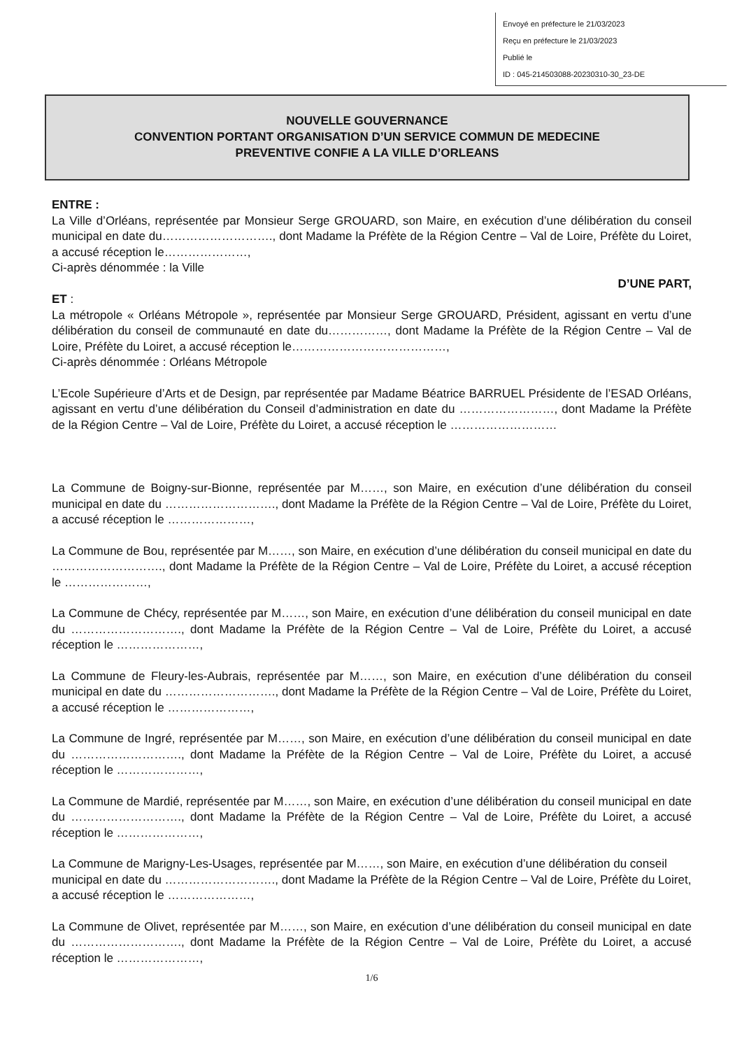Envoyé en préfecture le 21/03/2023
Reçu en préfecture le 21/03/2023
Publié le
ID : 045-214503088-20230310-30_23-DE
NOUVELLE GOUVERNANCE
CONVENTION PORTANT ORGANISATION D’UN SERVICE COMMUN DE MEDECINE
PREVENTIVE CONFIE A LA VILLE D’ORLEANS
ENTRE :
La Ville d’Orléans, représentée par Monsieur Serge GROUARD, son Maire, en exécution d’une délibération du conseil municipal en date du………………………., dont Madame la Préfète de la Région Centre – Val de Loire, Préfète du Loiret, a accusé réception le…………………,
Ci-après dénommée : la Ville
D’UNE PART,
ET :
La métropole « Orléans Métropole », représentée par Monsieur Serge GROUARD, Président, agissant en vertu d’une délibération du conseil de communauté en date du……………, dont Madame la Préfète de la Région Centre – Val de Loire, Préfète du Loiret, a accusé réception le…………………………………,
Ci-après dénommée : Orléans Métropole
L’Ecole Supérieure d’Arts et de Design, par représentée par Madame Béatrice BARRUEL Présidente de l’ESAD Orléans, agissant en vertu d’une délibération du Conseil d’administration en date du ……………………, dont Madame la Préfète de la Région Centre – Val de Loire, Préfète du Loiret, a accusé réception le ………………………
La Commune de Boigny-sur-Bionne, représentée par M……, son Maire, en exécution d’une délibération du conseil municipal en date du ………………………., dont Madame la Préfète de la Région Centre – Val de Loire, Préfète du Loiret, a accusé réception le …………………,
La Commune de Bou, représentée par M……, son Maire, en exécution d’une délibération du conseil municipal en date du ………………………., dont Madame la Préfète de la Région Centre – Val de Loire, Préfète du Loiret, a accusé réception le …………………,
La Commune de Chécy, représentée par M……, son Maire, en exécution d’une délibération du conseil municipal en date du ………………………., dont Madame la Préfète de la Région Centre – Val de Loire, Préfète du Loiret, a accusé réception le …………………,
La Commune de Fleury-les-Aubrais, représentée par M……, son Maire, en exécution d’une délibération du conseil municipal en date du ………………………., dont Madame la Préfète de la Région Centre – Val de Loire, Préfète du Loiret, a accusé réception le …………………,
La Commune de Ingré, représentée par M……, son Maire, en exécution d’une délibération du conseil municipal en date du ………………………., dont Madame la Préfète de la Région Centre – Val de Loire, Préfète du Loiret, a accusé réception le …………………,
La Commune de Mardié, représentée par M……, son Maire, en exécution d’une délibération du conseil municipal en date du ………………………., dont Madame la Préfète de la Région Centre – Val de Loire, Préfète du Loiret, a accusé réception le …………………,
La Commune de Marigny-Les-Usages, représentée par M……, son Maire, en exécution d’une délibération du conseil municipal en date du ………………………., dont Madame la Préfète de la Région Centre – Val de Loire, Préfète du Loiret, a accusé réception le …………………,
La Commune de Olivet, représentée par M……, son Maire, en exécution d’une délibération du conseil municipal en date du ………………………., dont Madame la Préfète de la Région Centre – Val de Loire, Préfète du Loiret, a accusé réception le …………………,
1/6